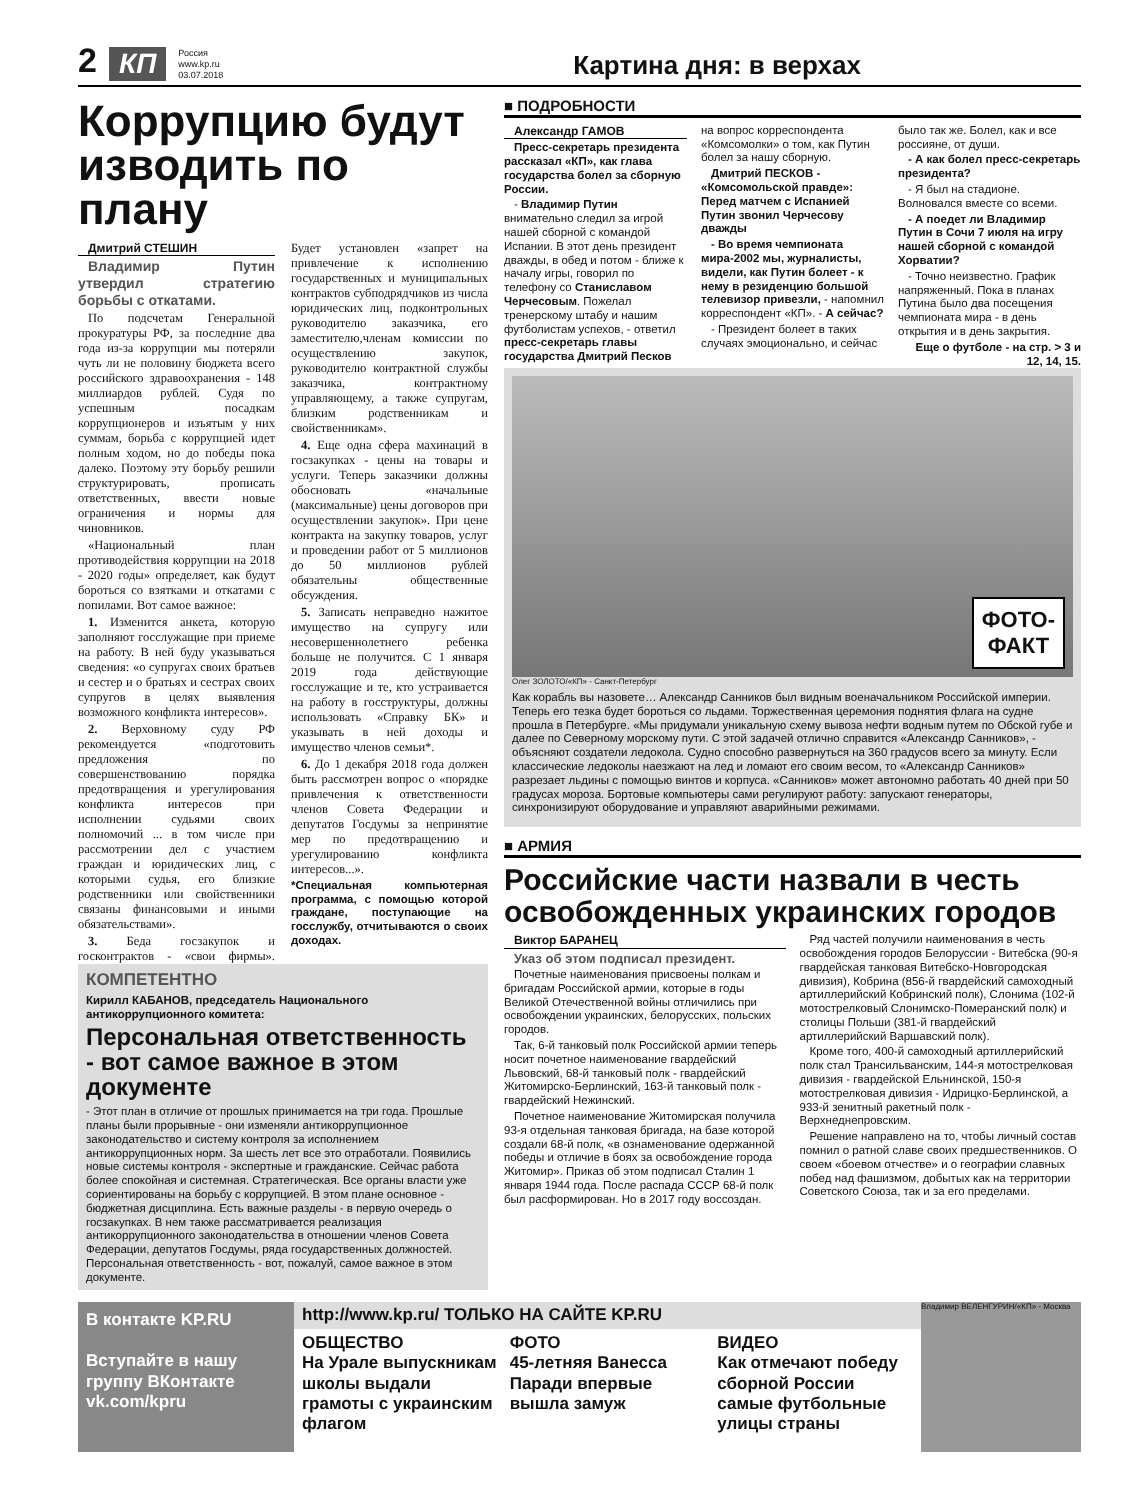2 КП Россия
www.kp.ru
03.07.2018 Картина дня: в верхах
Коррупцию будут изводить по плану
Дмитрий СТЕШИН
Владимир Путин утвердил стратегию борьбы с откатами.
По подсчетам Генеральной прокуратуры РФ, за последние два года из-за коррупции мы потеряли чуть ли не половину бюджета всего российского здравоохранения - 148 миллиардов рублей. Судя по успешным посадкам коррупционеров и изъятым у них суммам, борьба с коррупцией идет полным ходом, но до победы пока далеко. Поэтому эту борьбу решили структурировать, прописать ответственных, ввести новые ограничения и нормы для чиновников.
«Национальный план противодействия коррупции на 2018 - 2020 годы» определяет, как будут бороться со взятками и откатами с попилами. Вот самое важное:
1. Изменится анкета, которую заполняют госслужащие при приеме на работу. В ней буду указываться сведения: «о супругах своих братьев и сестер и о братьях и сестрах своих супругов в целях выявления возможного конфликта интересов».
2. Верховному суду РФ рекомендуется «подготовить предложения по совершенствованию порядка предотвращения и урегулирования конфликта интересов при исполнении судьями своих полномочий ... в том числе при рассмотрении дел с участием граждан и юридических лиц, с которыми судья, его близкие родственники или свойственники связаны финансовыми и иными обязательствами».
3. Беда госзакупок и госконтрактов - «свои фирмы». Будет установлен «запрет на привлечение к исполнению государственных и муниципальных контрактов субподрядчиков из числа юридических лиц, подконтрольных руководителю заказчика, его заместителю,членам комиссии по осуществлению закупок, руководителю контрактной службы заказчика, контрактному управляющему, а также супругам, близким родственникам и свойственникам».
4. Еще одна сфера махинаций в госзакупках - цены на товары и услуги. Теперь заказчики должны обосновать «начальные (максимальные) цены договоров при осуществлении закупок». При цене контракта на закупку товаров, услуг и проведении работ от 5 миллионов до 50 миллионов рублей обязательны общественные обсуждения.
5. Записать неправедно нажитое имущество на супругу или несовершеннолетнего ребенка больше не получится. С 1 января 2019 года действующие госслужащие и те, кто устраивается на работу в госструктуры, должны использовать «Справку БК» и указывать в ней доходы и имущество членов семьи*.
6. До 1 декабря 2018 года должен быть рассмотрен вопрос о «порядке привлечения к ответственности членов Совета Федерации и депутатов Госдумы за непринятие мер по предотвращению и урегулированию конфликта интересов...».
*Специальная компьютерная программа, с помощью которой граждане, поступающие на госслужбу, отчитываются о своих доходах.
КОМПЕТЕНТНО
Кирилл КАБАНОВ, председатель Национального антикоррупционного комитета:
Персональная ответственность - вот самое важное в этом документе
- Этот план в отличие от прошлых принимается на три года. Прошлые планы были прорывные - они изменяли антикоррупционное законодательство и систему контроля за исполнением антикоррупционных норм. За шесть лет все это отработали. Появились новые системы контроля - экспертные и гражданские. Сейчас работа более спокойная и системная. Стратегическая. Все органы власти уже сориентированы на борьбу с коррупцией. В этом плане основное - бюджетная дисциплина. Есть важные разделы - в первую очередь о госзакупках. В нем также рассматривается реализация антикоррупционного законодательства в отношении членов Совета Федерации, депутатов Госдумы, ряда государственных должностей. Персональная ответственность - вот, пожалуй, самое важное в этом документе.
■ ПОДРОБНОСТИ
Александр ГАМОВ
Пресс-секретарь президента рассказал «КП», как глава государства болел за сборную России.
- Владимир Путин внимательно следил за игрой нашей сборной с командой Испании. В этот день президент дважды, в обед и потом - ближе к началу игры, говорил по телефону со Станиславом Черчесовым. Пожелал тренерскому штабу и нашим футболистам успехов, - ответил пресс-секретарь главы государства Дмитрий Песков на вопрос корреспондента «Комсомолки» о том, как Путин болел за нашу сборную.
Дмитрий ПЕСКОВ - «Комсомольской правде»: Перед матчем с Испанией Путин звонил Черчесову дважды
- Во время чемпионата мира-2002 мы, журналисты, видели, как Путин болеет - к нему в резиденцию большой телевизор привезли, - напомнил корреспондент «КП». - А сейчас?
- Президент болеет в таких случаях эмоционально, и сейчас было так же. Болел, как и все россияне, от души.
- А как болел пресс-секретарь президента?
- Я был на стадионе. Волновался вместе со всеми.
- А поедет ли Владимир Путин в Сочи 7 июля на игру нашей сборной с командой Хорватии?
- Точно неизвестно. График напряженный. Пока в планах Путина было два посещения чемпионата мира - в день открытия и в день закрытия.
Еще о футболе - на стр. > 3 и 12, 14, 15.
ФОТО-
ФАКТ
Олег ЗОЛОТО/«КП» - Санкт-Петербург
Как корабль вы назовете… Александр Санников был видным военачальником Российской империи. Теперь его тезка будет бороться со льдами. Торжественная церемония поднятия флага на судне прошла в Петербурге. «Мы придумали уникальную схему вывоза нефти водным путем по Обской губе и далее по Северному морскому пути. С этой задачей отлично справится «Александр Санников», - объясняют создатели ледокола. Судно способно развернуться на 360 градусов всего за минуту. Если классические ледоколы наезжают на лед и ломают его своим весом, то «Александр Санников» разрезает льдины с помощью винтов и корпуса. «Санников» может автономно работать 40 дней при 50 градусах мороза. Бортовые компьютеры сами регулируют работу: запускают генераторы, синхронизируют оборудование и управляют аварийными режимами.
■ АРМИЯ
Российские части назвали в честь освобожденных украинских городов
Виктор БАРАНЕЦ
Указ об этом подписал президент.
Почетные наименования присвоены полкам и бригадам Российской армии, которые в годы Великой Отечественной войны отличились при освобождении украинских, белорусских, польских городов.
Так, 6-й танковый полк Российской армии теперь носит почетное наименование гвардейский Львовский, 68-й танковый полк - гвардейский Житомирско-Берлинский, 163-й танковый полк - гвардейский Нежинский.
Почетное наименование Житомирская получила 93-я отдельная танковая бригада, на базе которой создали 68-й полк, «в ознаменование одержанной победы и отличие в боях за освобождение города Житомир». Приказ об этом подписал Сталин 1 января 1944 года. После распада СССР 68-й полк был расформирован. Но в 2017 году воссоздан.
Ряд частей получили наименования в честь освобождения городов Белоруссии - Витебска (90-я гвардейская танковая Витебско-Новгородская дивизия), Кобрина (856-й гвардейский самоходный артиллерийский Кобринский полк), Слонима (102-й мотострелковый Слонимско-Померанский полк) и столицы Польши (381-й гвардейский артиллерийский Варшавский полк).
Кроме того, 400-й самоходный артиллерийский полк стал Трансильванским, 144-я мотострелковая дивизия - гвардейской Ельнинской, 150-я мотострелковая дивизия - Идрицко-Берлинской, а 933-й зенитный ракетный полк - Верхнеднепровским.
Решение направлено на то, чтобы личный состав помнил о ратной славе своих предшественников. О своем «боевом отчестве» и о географии славных побед над фашизмом, добытых как на территории Советского Союза, так и за его пределами.
В контакте KP.RU
Вступайте в нашу группу ВКонтакте vk.com/kpru
http://www.kp.ru/ ТОЛЬКО НА САЙТЕ KP.RU
ОБЩЕСТВО
На Урале выпускникам школы выдали грамоты с украинским флагом
ФОТО
45-летняя Ванесса Паради впервые вышла замуж
ВИДЕО
Как отмечают победу сборной России самые футбольные улицы страны
Владимир ВЕЛЕНГУРИН/«КП» - Москва